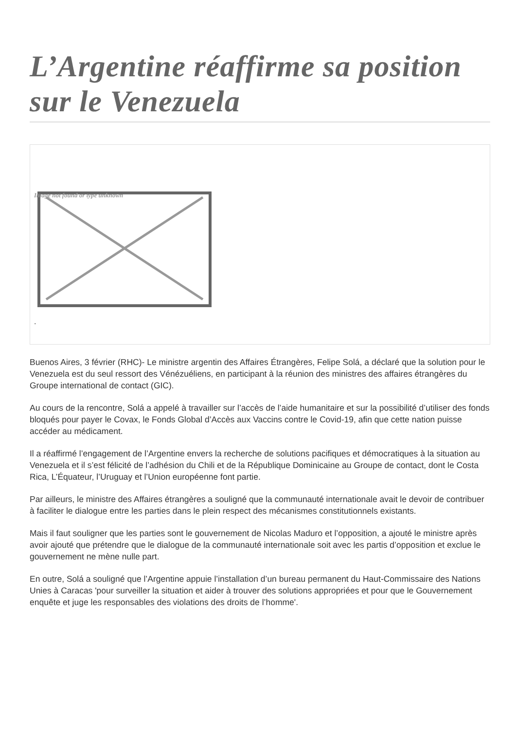L’Argentine réaffirme sa position sur le Venezuela
Image not found or type unknown
.
Buenos Aires, 3 février (RHC)- Le ministre argentin des Affaires Étrangères, Felipe Solá, a déclaré que la solution pour le Venezuela est du seul ressort des Vénézuéliens, en participant à la réunion des ministres des affaires étrangères du Groupe international de contact (GIC).
Au cours de la rencontre, Solá a appelé à travailler sur l’accès de l’aide humanitaire et sur la possibilité d’utiliser des fonds bloqués pour payer le Covax, le Fonds Global d’Accès aux Vaccins contre le Covid-19, afin que cette nation puisse accéder au médicament.
Il a réaffirmé l’engagement de l’Argentine envers la recherche de solutions pacifiques et démocratiques à la situation au Venezuela et il s’est félicité de l’adhésion du Chili et de la République Dominicaine au Groupe de contact, dont le Costa Rica, L’Équateur, l’Uruguay et l’Union européenne font partie.
Par ailleurs, le ministre des Affaires étrangères a souligné que la communauté internationale avait le devoir de contribuer à faciliter le dialogue entre les parties dans le plein respect des mécanismes constitutionnels existants.
Mais il faut souligner que les parties sont le gouvernement de Nicolas Maduro et l’opposition, a ajouté le ministre après avoir ajouté que prétendre que le dialogue de la communauté internationale soit avec les partis d’opposition et exclue le gouvernement ne mène nulle part.
En outre, Solá a souligné que l’Argentine appuie l’installation d’un bureau permanent du Haut-Commissaire des Nations Unies à Caracas 'pour surveiller la situation et aider à trouver des solutions appropriées et pour que le Gouvernement enquête et juge les responsables des violations des droits de l’homme'.